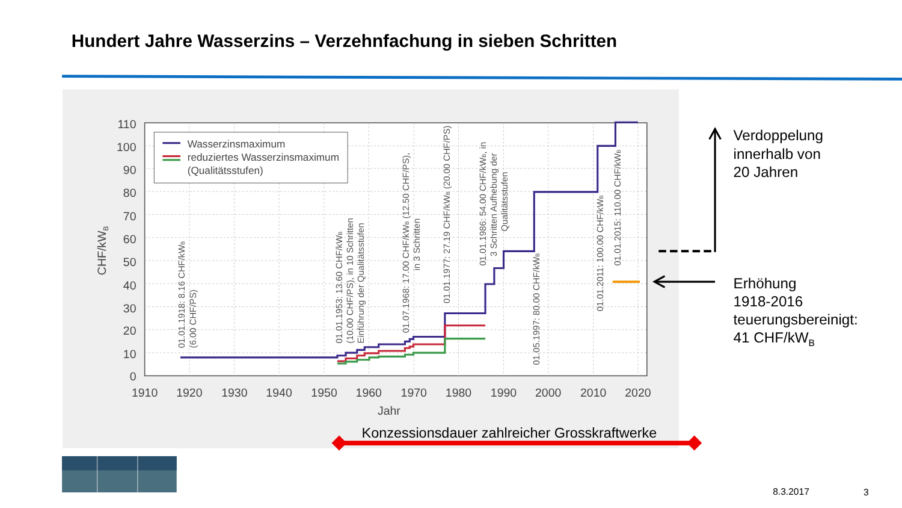Hundert Jahre Wasserzins – Verzehnfachung in sieben Schritten
110
100
90
80
70
60
50
40
30
20
10
0
1910
1920
1930
1940
1950
1960
1970
1980
1990
2000
2010
2020
Jahr
CHF/kWB
Wasserzinsmaximum
reduziertes Wasserzinsmaximum
(Qualitätsstufen)
01.01.1918: 8.16 CHF/kWB
(6.00 CHF/PS)
01.01.1953: 13.60 CHF/kWB
(10.00 CHF/PS), in 10 Schritten
Einführung der Qualitätsstufen
01.07.1968: 17.00 CHF/kWB (12.50 CHF/PS),
in 3 Schritten
01.01.1977: 27.19 CHF/kWB (20.00 CHF/PS)
01.01.1986: 54.00 CHF/kWB, in
3 Schritten Aufhebung der
Qualitätsstufen
01.05.1997: 80.00 CHF/kWB
01.01.2011: 100.00 CHF/kWB
01.01.2015: 110.00 CHF/kWB
Konzessionsdauer zahlreicher Grosskraftwerke
Verdoppelung
innerhalb von
20 Jahren
Erhöhung
1918-2016
teuerungsbereinigt:
41 CHF/kWB
8.3.2017
3